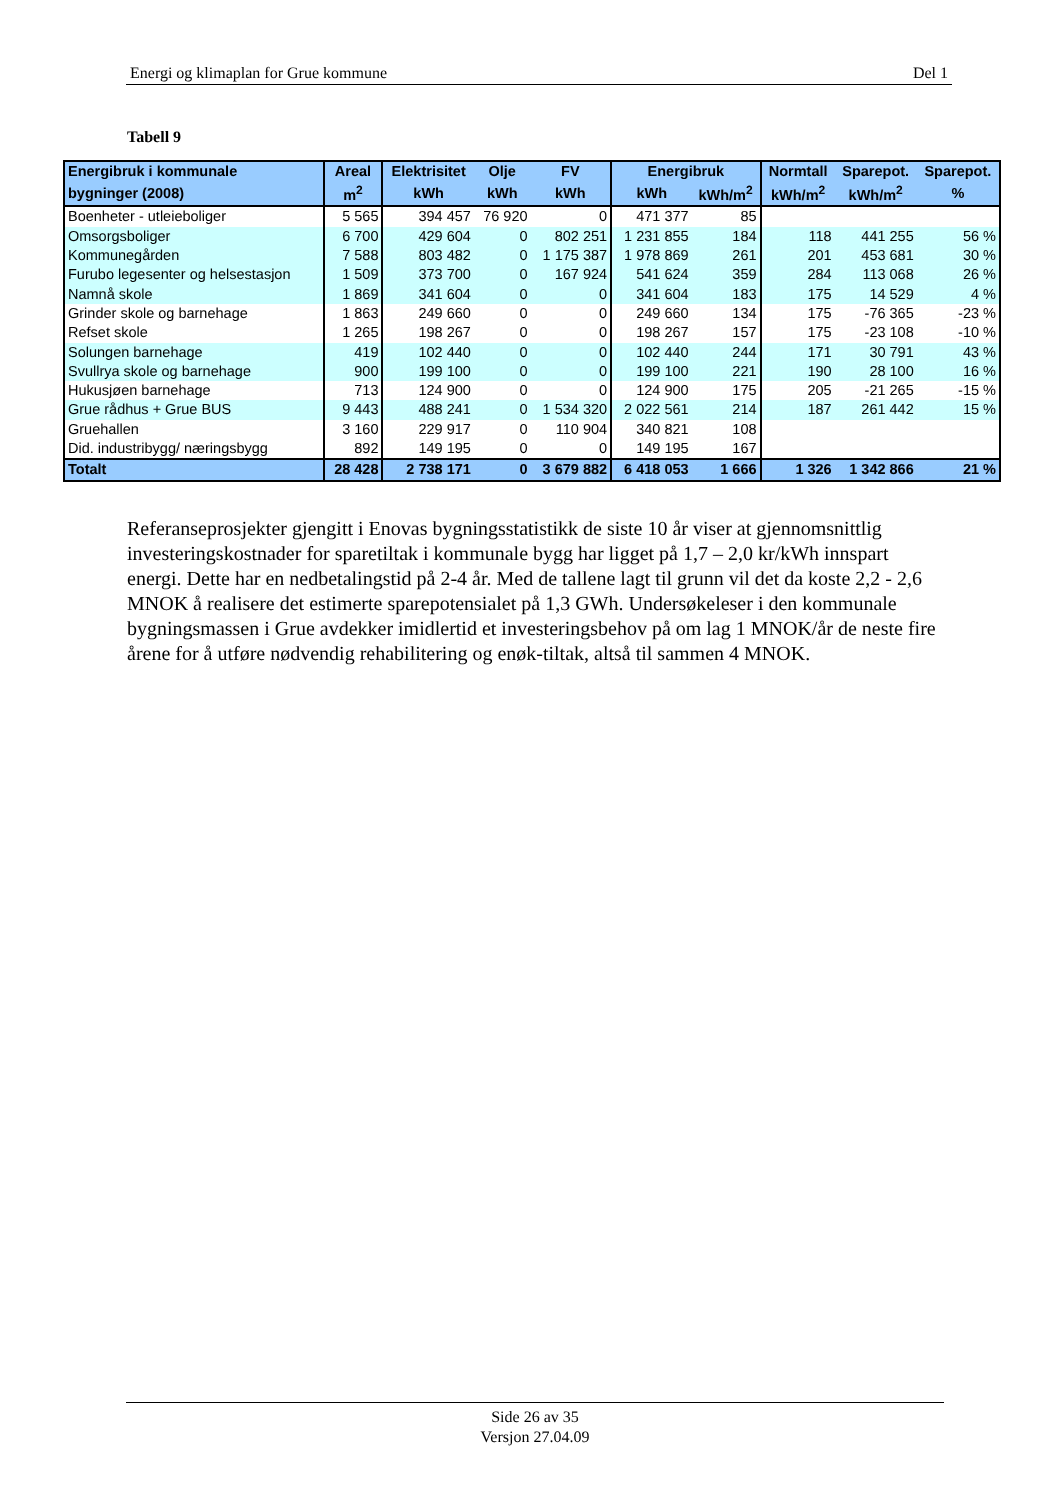Energi og klimaplan for Grue kommune Del 1
Tabell 9
| Energibruk i kommunale | Areal | Elektrisitet | Olje | FV | Energibruk | | Normtall | Sparepot. | Sparepot. |
| --- | --- | --- | --- | --- | --- | --- | --- | --- | --- |
| bygninger (2008) | m<sup>2</sup> | kWh | kWh | kWh | kWh | kWh/m<sup>2</sup> | kWh/m<sup>2</sup> | kWh/m<sup>2</sup> | % |
| Boenheter - utleieboliger | 5 565 | 394 457 | 76 920 | 0 | 471 377 | 85 | | | |
| Omsorgsboliger | 6 700 | 429 604 | 0 | 802 251 | 1 231 855 | 184 | 118 | 441 255 | 56 % |
| Kommunegården | 7 588 | 803 482 | 0 | 1 175 387 | 1 978 869 | 261 | 201 | 453 681 | 30 % |
| Furubo legesenter og helsestasjon | 1 509 | 373 700 | 0 | 167 924 | 541 624 | 359 | 284 | 113 068 | 26 % |
| Namnå skole | 1 869 | 341 604 | 0 | 0 | 341 604 | 183 | 175 | 14 529 | 4 % |
| Grinder skole og barnehage | 1 863 | 249 660 | 0 | 0 | 249 660 | 134 | 175 | -76 365 | -23 % |
| Refset skole | 1 265 | 198 267 | 0 | 0 | 198 267 | 157 | 175 | -23 108 | -10 % |
| Solungen barnehage | 419 | 102 440 | 0 | 0 | 102 440 | 244 | 171 | 30 791 | 43 % |
| Svullrya skole og barnehage | 900 | 199 100 | 0 | 0 | 199 100 | 221 | 190 | 28 100 | 16 % |
| Hukusjøen barnehage | 713 | 124 900 | 0 | 0 | 124 900 | 175 | 205 | -21 265 | -15 % |
| Grue rådhus + Grue BUS | 9 443 | 488 241 | 0 | 1 534 320 | 2 022 561 | 214 | 187 | 261 442 | 15 % |
| Gruehallen | 3 160 | 229 917 | 0 | 110 904 | 340 821 | 108 | | | |
| Did. industribygg/ næringsbygg | 892 | 149 195 | 0 | 0 | 149 195 | 167 | | | |
| Totalt | 28 428 | 2 738 171 | 0 | 3 679 882 | 6 418 053 | 1 666 | 1 326 | 1 342 866 | 21 % |
Referanseprosjekter gjengitt i Enovas bygningsstatistikk de siste 10 år viser at gjennomsnittlig investeringskostnader for sparetiltak i kommunale bygg har ligget på 1,7 – 2,0 kr/kWh innspart energi. Dette har en nedbetalingstid på 2-4 år. Med de tallene lagt til grunn vil det da koste 2,2 - 2,6 MNOK å realisere det estimerte sparepotensialet på 1,3 GWh. Undersøkeleser i den kommunale bygningsmassen i Grue avdekker imidlertid et investeringsbehov på om lag 1 MNOK/år de neste fire årene for å utføre nødvendig rehabilitering og enøk-tiltak, altså til sammen 4 MNOK.
Side 26 av 35
Versjon 27.04.09